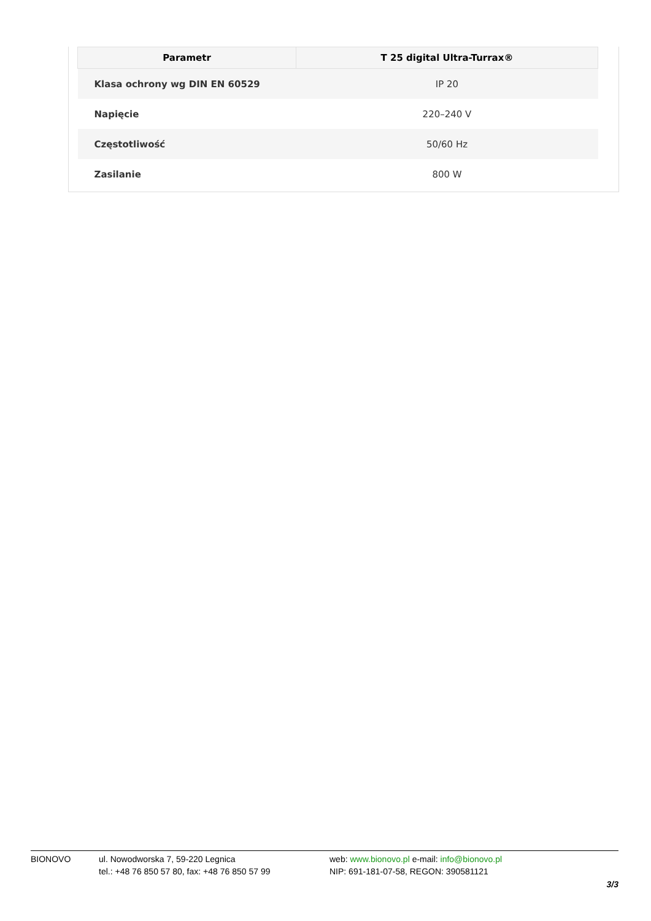| Parametr | T 25 digital Ultra-Turrax® |
| --- | --- |
| Klasa ochrony wg DIN EN 60529 | IP 20 |
| Napięcie | 220–240 V |
| Częstotliwość | 50/60 Hz |
| Zasilanie | 800 W |
BIONOVO ul. Nowodworska 7, 59-220 Legnica
tel.: +48 76 850 57 80, fax: +48 76 850 57 99
web: www.bionovo.pl e-mail: info@bionovo.pl
NIP: 691-181-07-58, REGON: 390581121
3/3